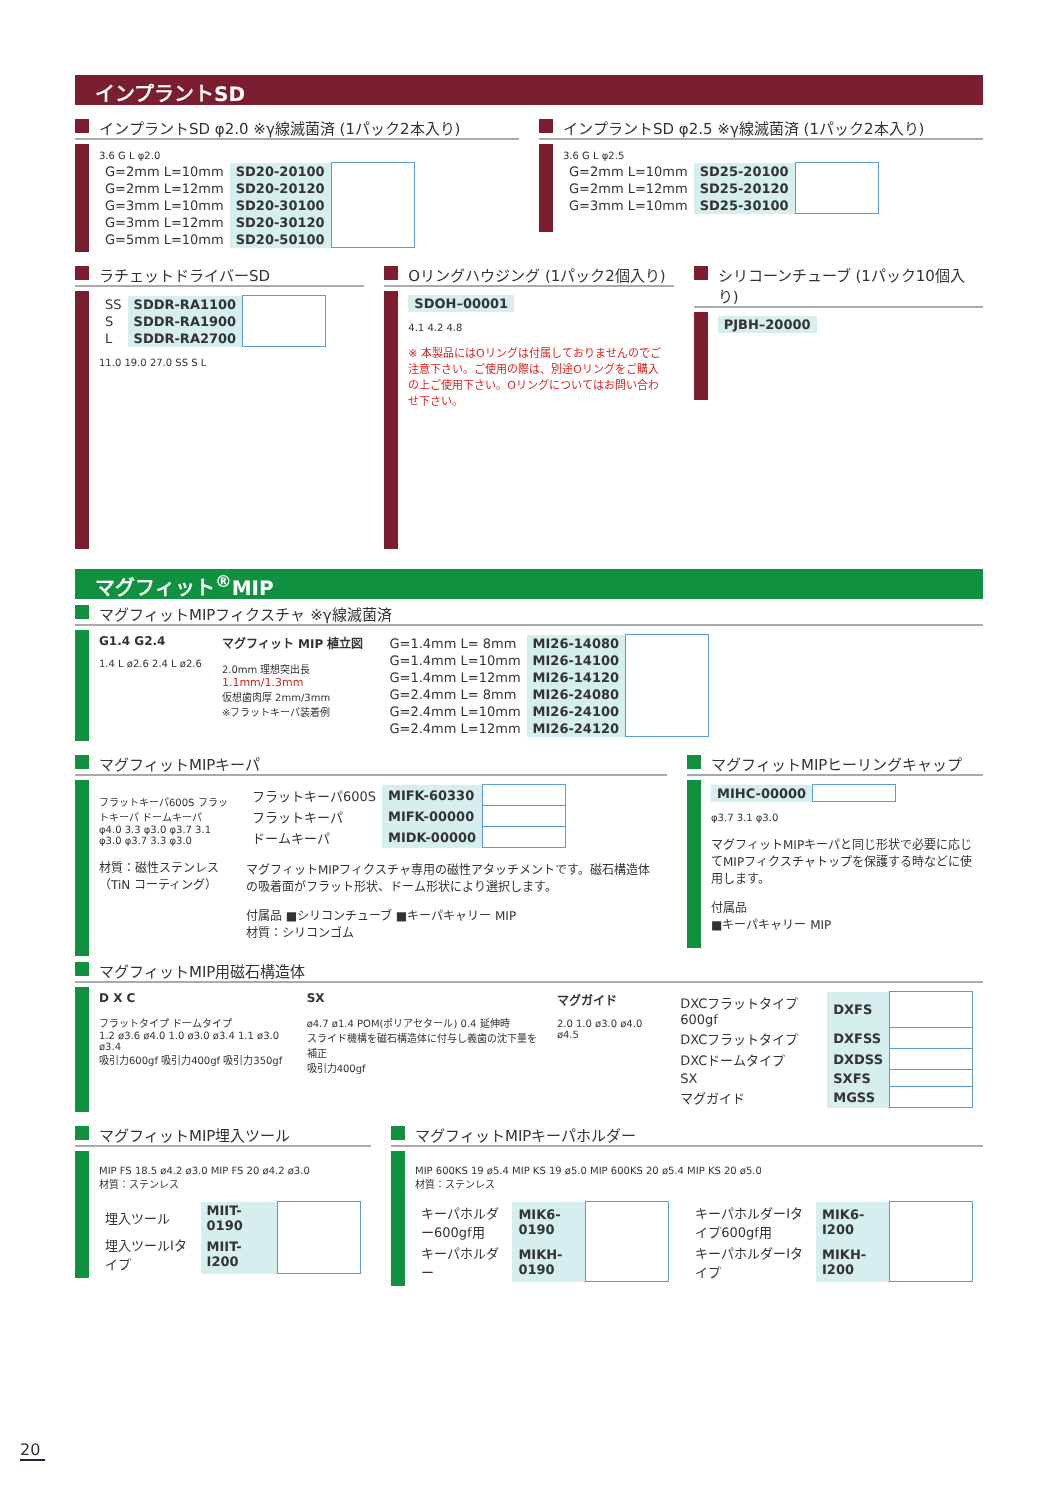インプラントSD
インプラントSD φ2.0 ※γ線滅菌済 (1パック2本入り)
3.6 G L φ2.0
| G=2mm L=10mm | SD20-20100 | |
| G=2mm L=12mm | SD20-20120 | |
| G=3mm L=10mm | SD20-30100 | |
| G=3mm L=12mm | SD20-30120 | |
| G=5mm L=10mm | SD20-50100 | |
インプラントSD φ2.5 ※γ線滅菌済 (1パック2本入り)
3.6 G L φ2.5
| G=2mm L=10mm | SD25-20100 | |
| G=2mm L=12mm | SD25-20120 | |
| G=3mm L=10mm | SD25-30100 | |
ラチェットドライバーSD
| SS | SDDR-RA1100 | |
| S | SDDR-RA1900 | |
| L | SDDR-RA2700 | |
11.0 19.0 27.0 SS S L
Oリングハウジング (1パック2個入り)
| SDOH–00001 |
4.1 4.2 4.8
※ 本製品にはOリングは付属しておりませんのでご注意下さい。ご使用の際は、別途Oリングをご購入の上ご使用下さい。Oリングについてはお問い合わせ下さい。
シリコーンチューブ (1パック10個入り)
| PJBH–20000 |
マグフィット<sup>®</sup>MIP
マグフィットMIPフィクスチャ ※γ線滅菌済
G1.4 G2.4
1.4 L ø2.6 2.4 L ø2.6
マグフィット MIP 植立図
2.0mm 理想突出長
1.1mm/1.3mm
仮想歯肉厚 2mm/3mm
※フラットキーパ装着例
| G=1.4mm L= 8mm | MI26-14080 | |
| G=1.4mm L=10mm | MI26-14100 | |
| G=1.4mm L=12mm | MI26-14120 | |
| G=2.4mm L= 8mm | MI26-24080 | |
| G=2.4mm L=10mm | MI26-24100 | |
| G=2.4mm L=12mm | MI26-24120 | |
マグフィットMIPキーパ
フラットキーパ600S フラットキーパ ドームキーパ
φ4.0 3.3 φ3.0 φ3.7 3.1 φ3.0 φ3.7 3.3 φ3.0
材質：磁性ステンレス（TiN コーティング）
| フラットキーパ600S | MIFK-60330 | |
| フラットキーパ | MIFK-00000 | |
| ドームキーパ | MIDK-00000 | |
マグフィットMIPフィクスチャ専用の磁性アタッチメントです。磁石構造体の吸着面がフラット形状、ドーム形状により選択します。
付属品 ■シリコンチューブ ■キーパキャリー MIP
材質：シリコンゴム
マグフィットMIPヒーリングキャップ
| MIHC-00000 | |
φ3.7 3.1 φ3.0
マグフィットMIPキーパと同じ形状で必要に応じてMIPフィクスチャトップを保護する時などに使用します。
付属品
■キーパキャリー MIP
マグフィットMIP用磁石構造体
D X C
フラットタイプ ドームタイプ
1.2 ø3.6 ø4.0 1.0 ø3.0 ø3.4 1.1 ø3.0 ø3.4
吸引力600gf 吸引力400gf 吸引力350gf
SX
ø4.7 ø1.4 POM(ポリアセタール) 0.4 延伸時
スライド機構を磁石構造体に付与し義歯の沈下量を補正
吸引力400gf
マグガイド
2.0 1.0 ø3.0 ø4.0 ø4.5
| DXCフラットタイプ600gf | DXFS | |
| DXCフラットタイプ | DXFSS | |
| DXCドームタイプ | DXDSS | |
| SX | SXFS | |
| マグガイド | MGSS | |
マグフィットMIP埋入ツール
MIP FS 18.5 ø4.2 ø3.0 MIP FS 20 ø4.2 ø3.0
材質：ステンレス
| 埋入ツール | MIIT-0190 | |
| 埋入ツールⅠタイプ | MIIT-I200 | |
マグフィットMIPキーパホルダー
MIP 600KS 19 ø5.4 MIP KS 19 ø5.0 MIP 600KS 20 ø5.4 MIP KS 20 ø5.0
材質：ステンレス
| キーパホルダー600gf用 | MIK6-0190 | |
| キーパホルダー | MIKH-0190 | |
| キーパホルダーⅠタイプ600gf用 | MIK6-I200 | |
| キーパホルダーⅠタイプ | MIKH-I200 | |
20